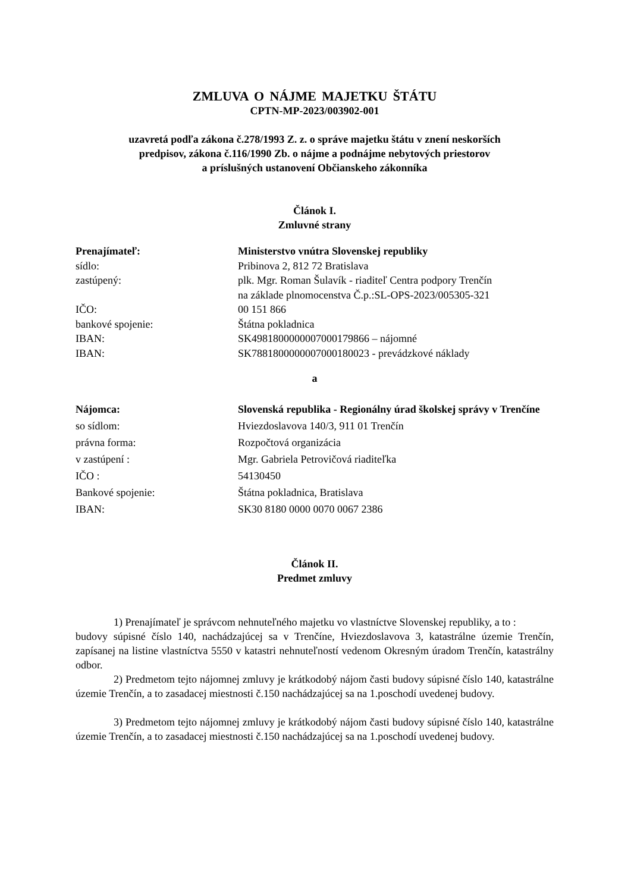ZMLUVA O NÁJME MAJETKU ŠTÁTU
CPTN-MP-2023/003902-001
uzavretá podľa zákona č.278/1993 Z. z. o správe majetku štátu v znení neskorších
predpisov, zákona č.116/1990 Zb. o nájme a podnájme nebytových priestorov
a príslušných ustanovení Občianskeho zákonníka
Článok I.
Zmluvné strany
| Prenajímateľ: | Ministerstvo vnútra Slovenskej republiky |
| sídlo: | Pribinova 2, 812 72 Bratislava |
| zastúpený: | plk. Mgr. Roman Šulavík - riaditeľ Centra podpory Trenčín na základe plnomocenstva Č.p.:SL-OPS-2023/005305-321 |
| IČO: | 00 151 866 |
| bankové spojenie: | Štátna pokladnica |
| IBAN: | SK4981800000007000179866 – nájomné |
| IBAN: | SK7881800000007000180023 - prevádzkové náklady |
a
| Nájomca: | Slovenská republika - Regionálny úrad školskej správy v Trenčíne |
| so sídlom: | Hviezdoslavova 140/3, 911 01 Trenčín |
| právna forma: | Rozpočtová organizácia |
| v zastúpení : | Mgr. Gabriela Petrovičová riaditeľka |
| IČO : | 54130450 |
| Bankové spojenie: | Štátna pokladnica, Bratislava |
| IBAN: | SK30 8180 0000 0070 0067 2386 |
Článok II.
Predmet zmluvy
1) Prenajímateľ je správcom nehnuteľného majetku vo vlastníctve Slovenskej republiky, a to :
budovy súpisné číslo 140, nachádzajúcej sa v Trenčíne, Hviezdoslavova 3, katastrálne územie Trenčín, zapísanej na listine vlastníctva 5550 v katastri nehnuteľností vedenom Okresným úradom Trenčín, katastrálny odbor.
2) Predmetom tejto nájomnej zmluvy je krátkodobý nájom časti budovy súpisné číslo 140, katastrálne územie Trenčín, a to zasadacej miestnosti č.150 nachádzajúcej sa na 1.poschodí uvedenej budovy.
3) Predmetom tejto nájomnej zmluvy je krátkodobý nájom časti budovy súpisné číslo 140, katastrálne územie Trenčín, a to zasadacej miestnosti č.150 nachádzajúcej sa na 1.poschodí uvedenej budovy.